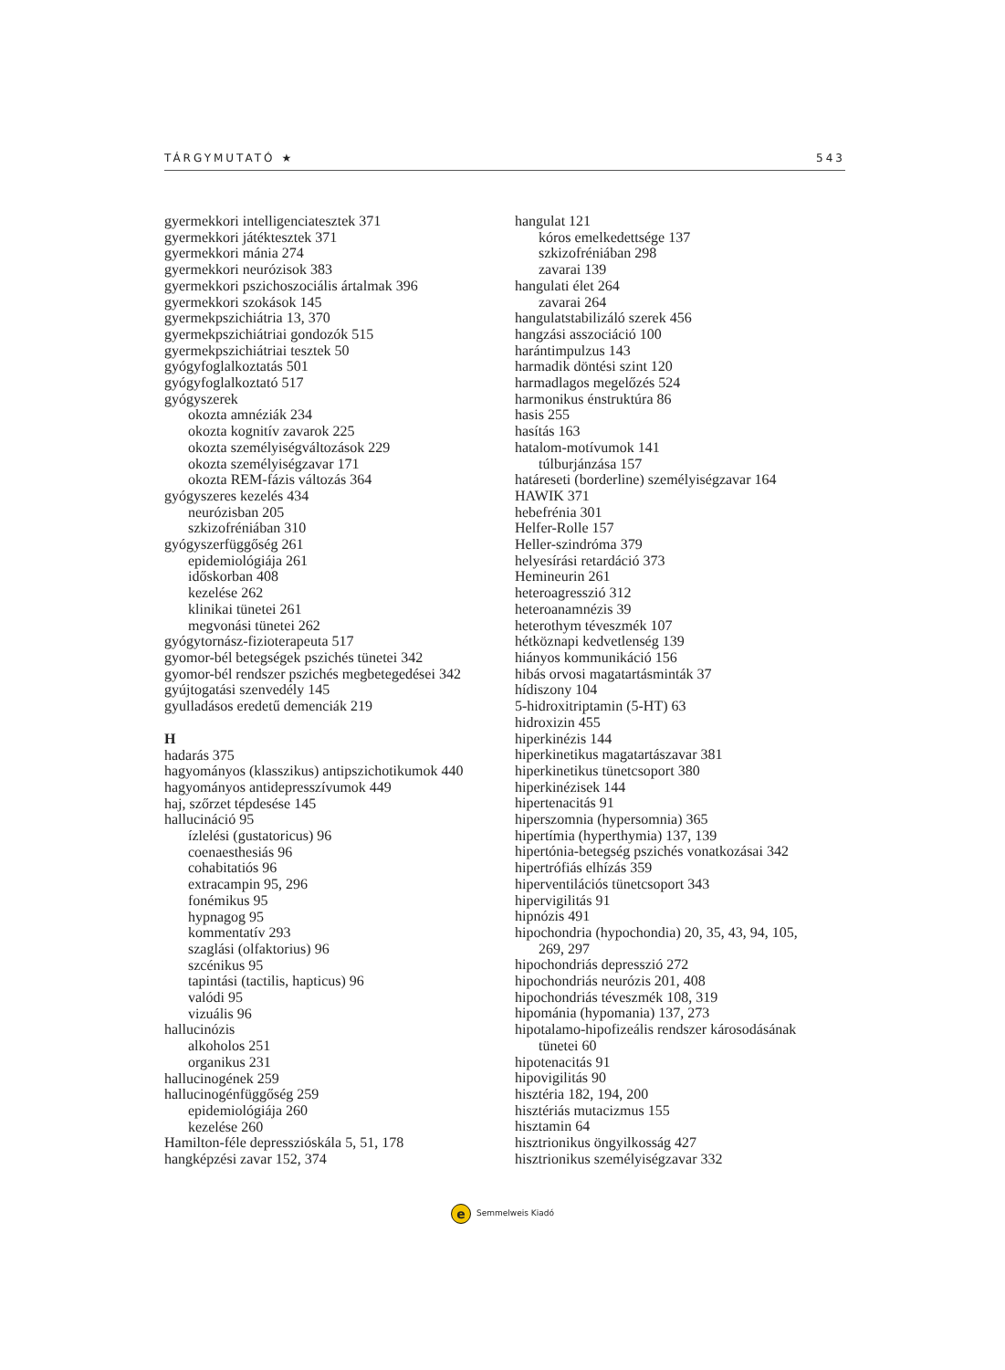TÁRGYMUTATÓ ★ 543
gyermekkori intelligenciatesztek 371
gyermekkori játéktesztek 371
gyermekkori mánia 274
gyermekkori neurózisok 383
gyermekkori pszichoszociális ártalmak 396
gyermekkori szokások 145
gyermekpszichiátria 13, 370
gyermekpszichiátriai gondozók 515
gyermekpszichiátriai tesztek 50
gyógyfoglalkoztatás 501
gyógyfoglalkoztató 517
gyógyszerek
okozta amnéziák 234
okozta kognitív zavarok 225
okozta személyiségváltozások 229
okozta személyiségzavar 171
okozta REM-fázis változás 364
gyógyszeres kezelés 434
neurózisban 205
szkizofréniában 310
gyógyszerfüggőség 261
epidemiológiája 261
időskorban 408
kezelése 262
klinikai tünetei 261
megvonási tünetei 262
gyógytornász-fizioterapeuta 517
gyomor-bél betegségek pszichés tünetei 342
gyomor-bél rendszer pszichés megbetegedései 342
gyújtogatási szenvedély 145
gyulladásos eredetű demenciák 219
H
hadarás 375
hagyományos (klasszikus) antipszichotikumok 440
hagyományos antidepresszívumok 449
haj, szőrzet tépdesése 145
hallucináció 95
ízlelési (gustatoricus) 96
coenaesthesiás 96
cohabitatiós 96
extracampin 95, 296
fonémikus 95
hypnagog 95
kommentatív 293
szaglási (olfaktorius) 96
szcénikus 95
tapintási (tactilis, hapticus) 96
valódi 95
vizuális 96
hallucinózis
alkoholos 251
organikus 231
hallucinogének 259
hallucinogénfüggőség 259
epidemiológiája 260
kezelése 260
Hamilton-féle depresszióskála 5, 51, 178
hangképzési zavar 152, 374
hangulat 121
kóros emelkedettsége 137
szkizofréniában 298
zavarai 139
hangulati élet 264
zavarai 264
hangulatstabilizáló szerek 456
hangzási asszociáció 100
harántimpulzus 143
harmadik döntési szint 120
harmadlagos megelőzés 524
harmonikus énstruktúra 86
hasis 255
hasítás 163
hatalom-motívumok 141
túlburjánzása 157
határeseti (borderline) személyiségzavar 164
HAWIK 371
hebefrénia 301
Helfer-Rolle 157
Heller-szindróma 379
helyesírási retardáció 373
Hemineurin 261
heteroagresszió 312
heteroanamnézis 39
heterothym téveszmék 107
hétköznapi kedvetlenség 139
hiányos kommunikáció 156
hibás orvosi magatartásminták 37
hídiszony 104
5-hidroxitriptamin (5-HT) 63
hidroxizin 455
hiperkinézis 144
hiperkinetikus magatartászavar 381
hiperkinetikus tünetcsoport 380
hiperkinézisek 144
hipertenacitás 91
hiperszomnia (hypersomnia) 365
hipertímia (hyperthymia) 137, 139
hipertónia-betegség pszichés vonatkozásai 342
hipertrófiás elhízás 359
hiperventilációs tünetcsoport 343
hipervigilitás 91
hipnózis 491
hipochondria (hypochondia) 20, 35, 43, 94, 105,
269, 297
hipochondriás depresszió 272
hipochondriás neurózis 201, 408
hipochondriás téveszmék 108, 319
hipománia (hypomania) 137, 273
hipotalamo-hipofizeális rendszer károsodásának
tünetei 60
hipotenacitás 91
hipovigilitás 90
hisztéria 182, 194, 200
hisztériás mutacizmus 155
hisztamin 64
hisztrionikus öngyilkosság 427
hisztrionikus személyiségzavar 332
e Semmelweis Kiadó